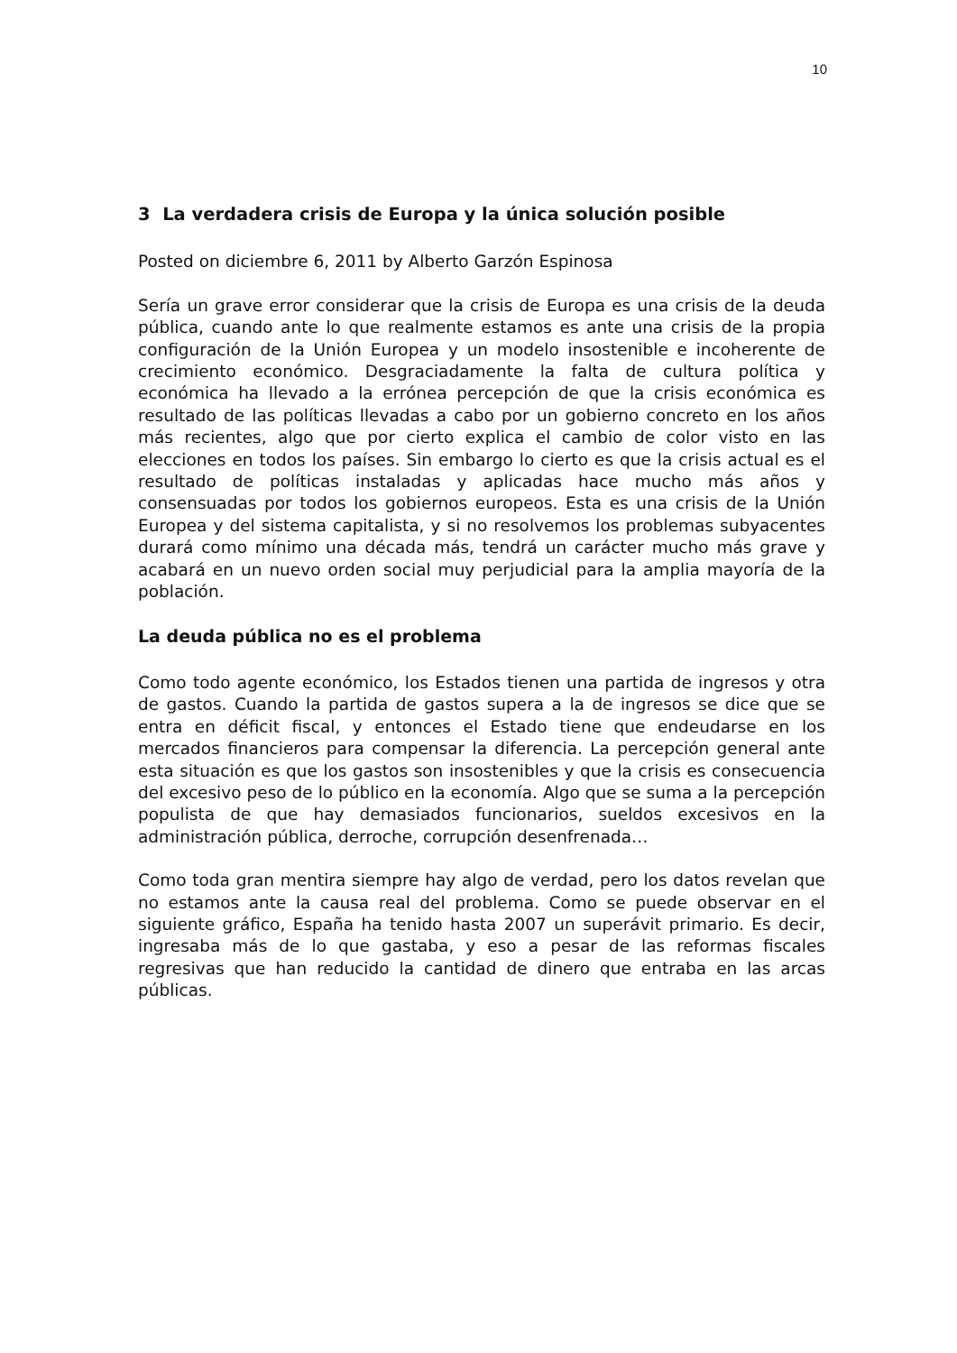10
3 La verdadera crisis de Europa y la única solución posible
Posted on diciembre 6, 2011 by Alberto Garzón Espinosa
Sería un grave error considerar que la crisis de Europa es una crisis de la deuda pública, cuando ante lo que realmente estamos es ante una crisis de la propia configuración de la Unión Europea y un modelo insostenible e incoherente de crecimiento económico. Desgraciadamente la falta de cultura política y económica ha llevado a la errónea percepción de que la crisis económica es resultado de las políticas llevadas a cabo por un gobierno concreto en los años más recientes, algo que por cierto explica el cambio de color visto en las elecciones en todos los países. Sin embargo lo cierto es que la crisis actual es el resultado de políticas instaladas y aplicadas hace mucho más años y consensuadas por todos los gobiernos europeos. Esta es una crisis de la Unión Europea y del sistema capitalista, y si no resolvemos los problemas subyacentes durará como mínimo una década más, tendrá un carácter mucho más grave y acabará en un nuevo orden social muy perjudicial para la amplia mayoría de la población.
La deuda pública no es el problema
Como todo agente económico, los Estados tienen una partida de ingresos y otra de gastos. Cuando la partida de gastos supera a la de ingresos se dice que se entra en déficit fiscal, y entonces el Estado tiene que endeudarse en los mercados financieros para compensar la diferencia. La percepción general ante esta situación es que los gastos son insostenibles y que la crisis es consecuencia del excesivo peso de lo público en la economía. Algo que se suma a la percepción populista de que hay demasiados funcionarios, sueldos excesivos en la administración pública, derroche, corrupción desenfrenada…
Como toda gran mentira siempre hay algo de verdad, pero los datos revelan que no estamos ante la causa real del problema. Como se puede observar en el siguiente gráfico, España ha tenido hasta 2007 un superávit primario. Es decir, ingresaba más de lo que gastaba, y eso a pesar de las reformas fiscales regresivas que han reducido la cantidad de dinero que entraba en las arcas públicas.